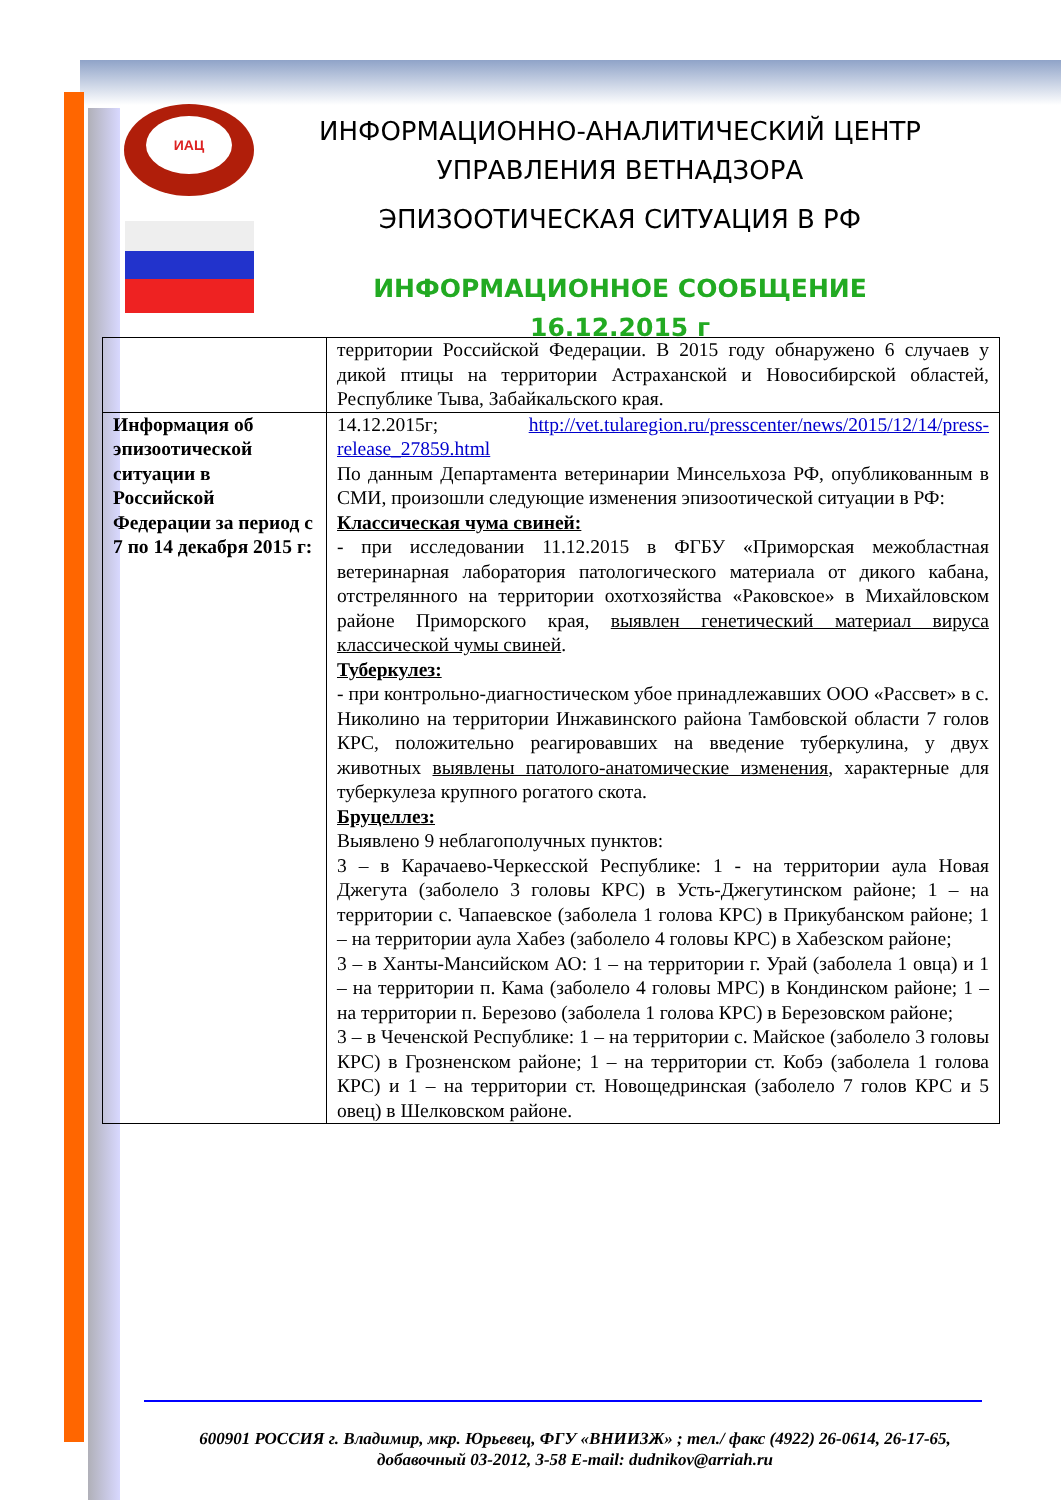ИАЦ
ИНФОРМАЦИОННО-АНАЛИТИЧЕСКИЙ ЦЕНТР
УПРАВЛЕНИЯ ВЕТНАДЗОРА
ЭПИЗООТИЧЕСКАЯ СИТУАЦИЯ В РФ
ИНФОРМАЦИОННОЕ СООБЩЕНИЕ 16.12.2015 г
| | территории Российской Федерации. В 2015 году обнаружено 6 случаев у дикой птицы на территории Астраханской и Новосибирской областей, Республике Тыва, Забайкальского края. |
| Информация об эпизоотической ситуации в Российской Федерации за период с 7 по 14 декабря 2015 г: | 14.12.2015г; http://vet.tularegion.ru/presscenter/news/2015/12/14/press-release_27859.html По данным Департамента ветеринарии Минсельхоза РФ, опубликованным в СМИ, произошли следующие изменения эпизоотической ситуации в РФ: Классическая чума свиней: - при исследовании 11.12.2015 в ФГБУ «Приморская межобластная ветеринарная лаборатория патологического материала от дикого кабана, отстрелянного на территории охотхозяйства «Раковское» в Михайловском районе Приморского края, выявлен генетический материал вируса классической чумы свиней . Туберкулез: - при контрольно-диагностическом убое принадлежавших ООО «Рассвет» в с. Николино на территории Инжавинского района Тамбовской области 7 голов КРС, положительно реагировавших на введение туберкулина, у двух животных выявлены патолого-анатомические изменения , характерные для туберкулеза крупного рогатого скота. Бруцеллез: Выявлено 9 неблагополучных пунктов: 3 – в Карачаево-Черкесской Республике: 1 - на территории аула Новая Джегута (заболело 3 головы КРС) в Усть-Джегутинском районе; 1 – на территории с. Чапаевское (заболела 1 голова КРС) в Прикубанском районе; 1 – на территории аула Хабез (заболело 4 головы КРС) в Хабезском районе; 3 – в Ханты-Мансийском АО: 1 – на территории г. Урай (заболела 1 овца) и 1 – на территории п. Кама (заболело 4 головы МРС) в Кондинском районе; 1 – на территории п. Березово (заболела 1 голова КРС) в Березовском районе; 3 – в Чеченской Республике: 1 – на территории с. Майское (заболело 3 головы КРС) в Грозненском районе; 1 – на территории ст. Кобэ (заболела 1 голова КРС) и 1 – на территории ст. Новощедринская (заболело 7 голов КРС и 5 овец) в Шелковском районе. |
600901 РОССИЯ г. Владимир, мкр. Юрьевец, ФГУ «ВНИИЗЖ» ; тел./ факс (4922) 26-0614, 26-17-65,
добавочный 03-2012, 3-58 E-mail: dudnikov@arriah.ru